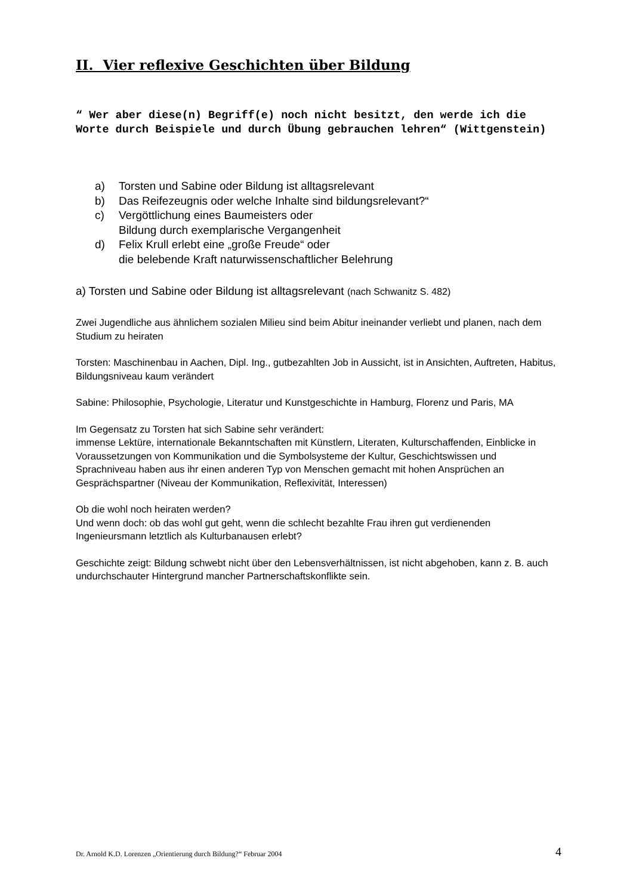II. Vier reflexive Geschichten über Bildung
“ Wer aber diese(n) Begriff(e) noch nicht besitzt, den werde ich die Worte durch Beispiele und durch Übung gebrauchen lehren“ (Wittgenstein)
a) Torsten und Sabine oder Bildung ist alltagsrelevant
b) Das Reifezeugnis oder welche Inhalte sind bildungsrelevant?“
c) Vergöttlichung eines Baumeisters oder
Bildung durch exemplarische Vergangenheit
d) Felix Krull erlebt eine „große Freude“ oder
die belebende Kraft naturwissenschaftlicher Belehrung
a) Torsten und Sabine oder Bildung ist alltagsrelevant (nach Schwanitz S. 482)
Zwei Jugendliche aus ähnlichem sozialen Milieu sind beim Abitur ineinander verliebt und planen, nach dem Studium zu heiraten
Torsten: Maschinenbau in Aachen, Dipl. Ing., gutbezahlten Job in Aussicht, ist in Ansichten, Auftreten, Habitus, Bildungsniveau kaum verändert
Sabine: Philosophie, Psychologie, Literatur und Kunstgeschichte in Hamburg, Florenz und Paris, MA
Im Gegensatz zu Torsten hat sich Sabine sehr verändert:
immense Lektüre, internationale Bekanntschaften mit Künstlern, Literaten, Kulturschaffenden, Einblicke in Voraussetzungen von Kommunikation und die Symbolsysteme der Kultur, Geschichtswissen und Sprachniveau haben aus ihr einen anderen Typ von Menschen gemacht mit hohen Ansprüchen an Gesprächspartner (Niveau der Kommunikation, Reflexivität, Interessen)
Ob die wohl noch heiraten werden?
Und wenn doch: ob das wohl gut geht, wenn die schlecht bezahlte Frau ihren gut verdienenden Ingenieursmann letztlich als Kulturbanausen erlebt?
Geschichte zeigt: Bildung schwebt nicht über den Lebensverhältnissen, ist nicht abgehoben, kann z. B. auch undurchschauter Hintergrund mancher Partnerschaftskonflikte sein.
Dr. Arnold K.D. Lorenzen „Orientierung durch Bildung?“ Februar 2004 4